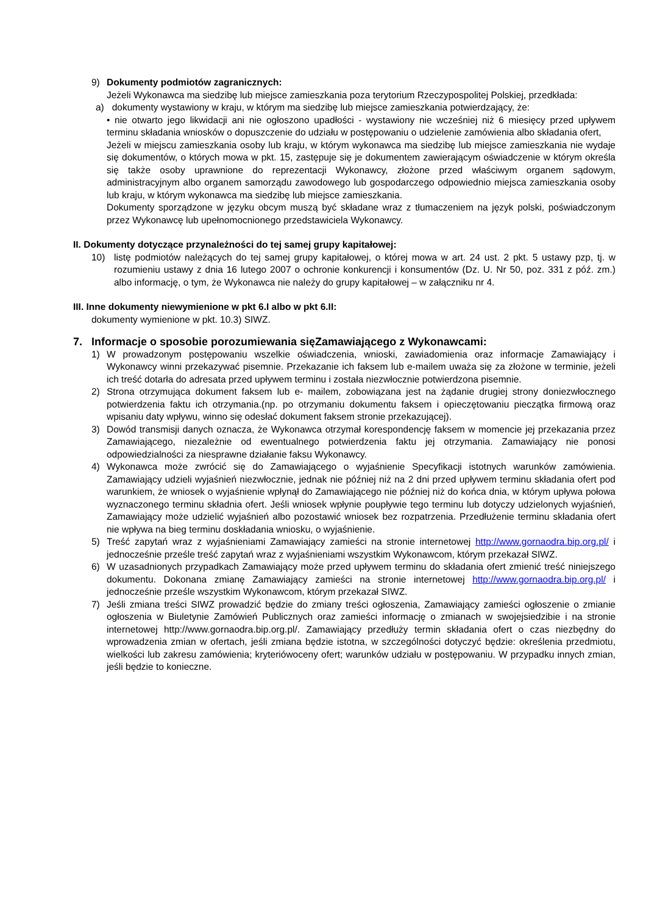9) Dokumenty podmiotów zagranicznych:
Jeżeli Wykonawca ma siedzibę lub miejsce zamieszkania poza terytorium Rzeczypospolitej Polskiej, przedkłada:
a) dokumenty wystawiony w kraju, w którym ma siedzibę lub miejsce zamieszkania potwierdzający, że:
• nie otwarto jego likwidacji ani nie ogłoszono upadłości - wystawiony nie wcześniej niż 6 miesięcy przed upływem terminu składania wniosków o dopuszczenie do udziału w postępowaniu o udzielenie zamówienia albo składania ofert,
Jeżeli w miejscu zamieszkania osoby lub kraju, w którym wykonawca ma siedzibę lub miejsce zamieszkania nie wydaje się dokumentów, o których mowa w pkt. 15, zastępuje się je dokumentem zawierającym oświadczenie w którym określa się także osoby uprawnione do reprezentacji Wykonawcy, złożone przed właściwym organem sądowym, administracyjnym albo organem samorządu zawodowego lub gospodarczego odpowiednio miejsca zamieszkania osoby lub kraju, w którym wykonawca ma siedzibę lub miejsce zamieszkania.
Dokumenty sporządzone w języku obcym muszą być składane wraz z tłumaczeniem na język polski, poświadczonym przez Wykonawcę lub upełnomocnionego przedstawiciela Wykonawcy.
II. Dokumenty dotyczące przynależności do tej samej grupy kapitałowej:
10) listę podmiotów należących do tej samej grupy kapitałowej, o której mowa w art. 24 ust. 2 pkt. 5 ustawy pzp, tj. w rozumieniu ustawy z dnia 16 lutego 2007 o ochronie konkurencji i konsumentów (Dz. U. Nr 50, poz. 331 z póź. zm.) albo informację, o tym, że Wykonawca nie należy do grupy kapitałowej – w załączniku nr 4.
III. Inne dokumenty niewymienione w pkt 6.I albo w pkt 6.II:
dokumenty wymienione w pkt. 10.3) SIWZ.
7. Informacje o sposobie porozumiewania sięZamawiającego z Wykonawcami:
1) W prowadzonym postępowaniu wszelkie oświadczenia, wnioski, zawiadomienia oraz informacje Zamawiający i Wykonawcy winni przekazywać pisemnie. Przekazanie ich faksem lub e-mailem uważa się za złożone w terminie, jeżeli ich treść dotarła do adresata przed upływem terminu i została niezwłocznie potwierdzona pisemnie.
2) Strona otrzymująca dokument faksem lub e- mailem, zobowiązana jest na żądanie drugiej strony doniezwłocznego potwierdzenia faktu ich otrzymania.(np. po otrzymaniu dokumentu faksem i opieczętowaniu pieczątka firmową oraz wpisaniu daty wpływu, winno się odesłać dokument faksem stronie przekazującej).
3) Dowód transmisji danych oznacza, że Wykonawca otrzymał korespondencję faksem w momencie jej przekazania przez Zamawiającego, niezależnie od ewentualnego potwierdzenia faktu jej otrzymania. Zamawiający nie ponosi odpowiedzialności za niesprawne działanie faksu Wykonawcy.
4) Wykonawca może zwrócić się do Zamawiającego o wyjaśnienie Specyfikacji istotnych warunków zamówienia. Zamawiający udzieli wyjaśnień niezwłocznie, jednak nie później niż na 2 dni przed upływem terminu składania ofert pod warunkiem, że wniosek o wyjaśnienie wpłynął do Zamawiającego nie później niż do końca dnia, w którym upływa połowa wyznaczonego terminu składnia ofert. Jeśli wniosek wpłynie poupływie tego terminu lub dotyczy udzielonych wyjaśnień, Zamawiający może udzielić wyjaśnień albo pozostawić wniosek bez rozpatrzenia. Przedłużenie terminu składania ofert nie wpływa na bieg terminu doskładania wniosku, o wyjaśnienie.
5) Treść zapytań wraz z wyjaśnieniami Zamawiający zamieści na stronie internetowej http://www.gornaodra.bip.org.pl/ i jednocześnie prześle treść zapytań wraz z wyjaśnieniami wszystkim Wykonawcom, którym przekazał SIWZ.
6) W uzasadnionych przypadkach Zamawiający może przed upływem terminu do składania ofert zmienić treść niniejszego dokumentu. Dokonana zmianę Zamawiający zamieści na stronie internetowej http://www.gornaodra.bip.org.pl/ i jednocześnie prześle wszystkim Wykonawcom, którym przekazał SIWZ.
7) Jeśli zmiana treści SIWZ prowadzić będzie do zmiany treści ogłoszenia, Zamawiający zamieści ogłoszenie o zmianie ogłoszenia w Biuletynie Zamówień Publicznych oraz zamieści informację o zmianach w swojejsiedzibie i na stronie internetowej http://www.gornaodra.bip.org.pl/. Zamawiający przedłuży termin składania ofert o czas niezbędny do wprowadzenia zmian w ofertach, jeśli zmiana będzie istotna, w szczególności dotyczyć będzie: określenia przedmiotu, wielkości lub zakresu zamówienia; kryteriówoceny ofert; warunków udziału w postępowaniu. W przypadku innych zmian, jeśli będzie to konieczne.